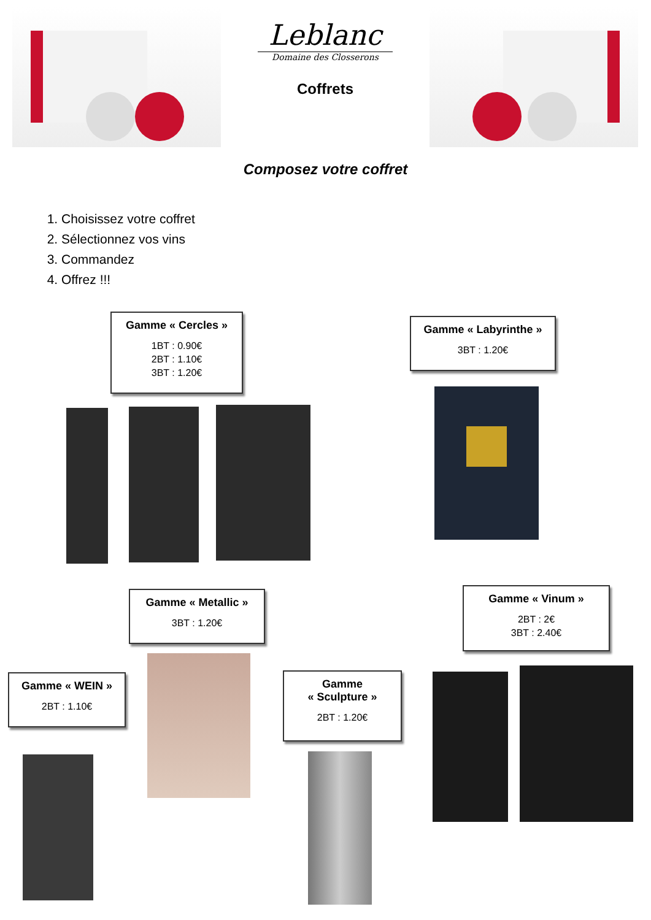Leblanc
Domaine des Closserons
Coffrets
Composez votre coffret
1. Choisissez votre coffret
2. Sélectionnez vos vins
3. Commandez
4. Offrez !!!
Gamme « Cercles »
1BT : 0.90€
2BT : 1.10€
3BT : 1.20€
Gamme « Labyrinthe »
3BT : 1.20€
Gamme « Metallic »
3BT : 1.20€
Gamme « Vinum »
2BT : 2€
3BT : 2.40€
Gamme « WEIN »
2BT : 1.10€
Gamme
« Sculpture »
2BT : 1.20€